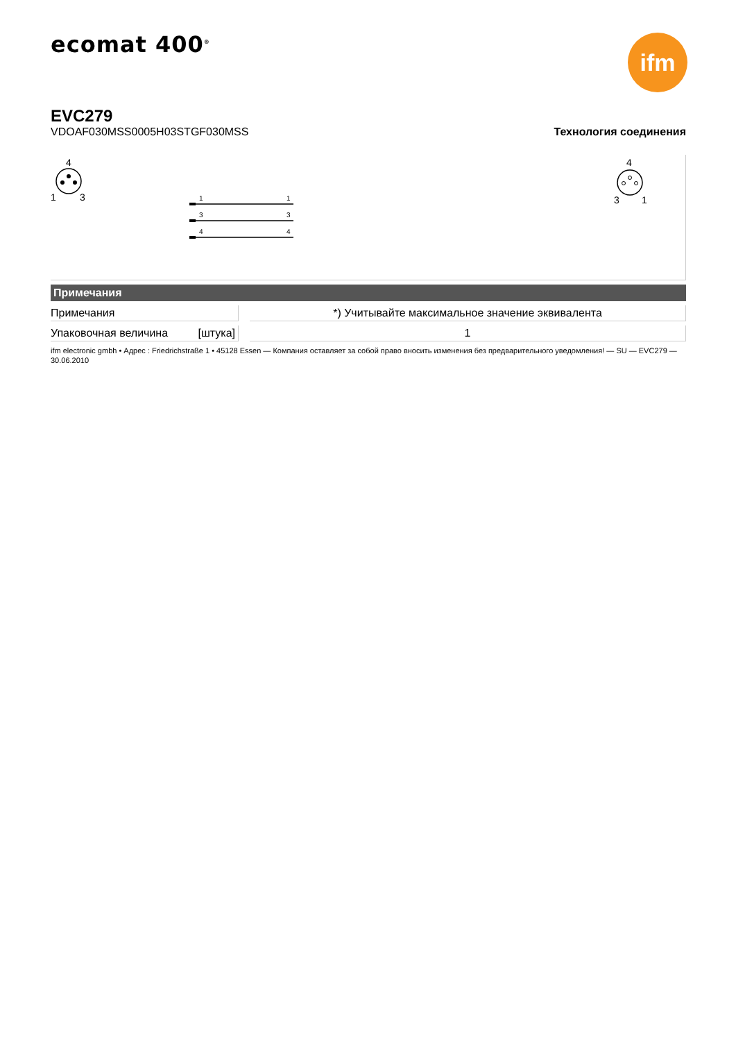ecomat 400<sup>®</sup>
ifm
EVC279
VDOAF030MSS0005H03STGF030MSS
Технология соединения
4
1
3
4
3
1
1
1
3
3
4
4
Примечания
| Примечания | | *) Учитывайте максимальное значение эквивалента |
| Упаковочная величина [штука] | | 1 |
ifm electronic gmbh • Адрес : Friedrichstraße 1 • 45128 Essen — Компания оставляет за собой право вносить изменения без предварительного уведомления! — SU — EVC279 — 30.06.2010